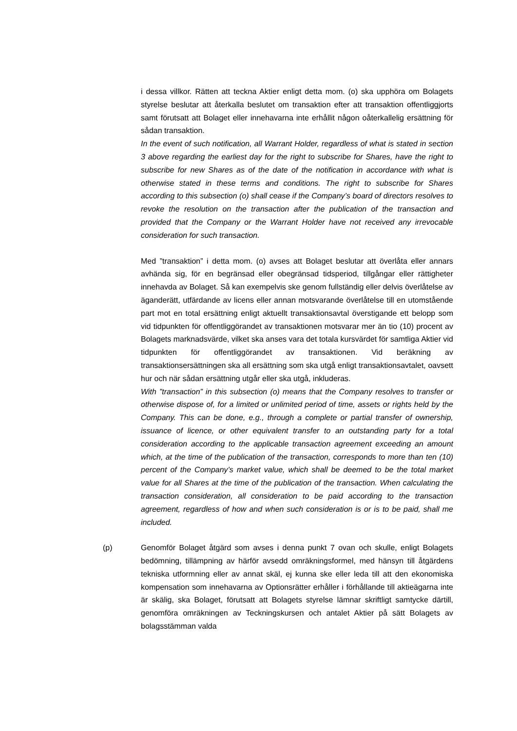i dessa villkor. Rätten att teckna Aktier enligt detta mom. (o) ska upphöra om Bolagets styrelse beslutar att återkalla beslutet om transaktion efter att transaktion offentliggjorts samt förutsatt att Bolaget eller innehavarna inte erhållit någon oåterkallelig ersättning för sådan transaktion.
In the event of such notification, all Warrant Holder, regardless of what is stated in section 3 above regarding the earliest day for the right to subscribe for Shares, have the right to subscribe for new Shares as of the date of the notification in accordance with what is otherwise stated in these terms and conditions. The right to subscribe for Shares according to this subsection (o) shall cease if the Company’s board of directors resolves to revoke the resolution on the transaction after the publication of the transaction and provided that the Company or the Warrant Holder have not received any irrevocable consideration for such transaction.
Med ”transaktion” i detta mom. (o) avses att Bolaget beslutar att överlåta eller annars avhända sig, för en begränsad eller obegränsad tidsperiod, tillgångar eller rättigheter innehavda av Bolaget. Så kan exempelvis ske genom fullständig eller delvis överlåtelse av äganderätt, utfärdande av licens eller annan motsvarande överlåtelse till en utomstående part mot en total ersättning enligt aktuellt transaktionsavtal överstigande ett belopp som vid tidpunkten för offentliggörandet av transaktionen motsvarar mer än tio (10) procent av Bolagets marknadsvärde, vilket ska anses vara det totala kursvärdet för samtliga Aktier vid tidpunkten för offentliggörandet av transaktionen. Vid beräkning av transaktionsersättningen ska all ersättning som ska utgå enligt transaktionsavtalet, oavsett hur och när sådan ersättning utgår eller ska utgå, inkluderas.
With ”transaction” in this subsection (o) means that the Company resolves to transfer or otherwise dispose of, for a limited or unlimited period of time, assets or rights held by the Company. This can be done, e.g., through a complete or partial transfer of ownership, issuance of licence, or other equivalent transfer to an outstanding party for a total consideration according to the applicable transaction agreement exceeding an amount which, at the time of the publication of the transaction, corresponds to more than ten (10) percent of the Company’s market value, which shall be deemed to be the total market value for all Shares at the time of the publication of the transaction. When calculating the transaction consideration, all consideration to be paid according to the transaction agreement, regardless of how and when such consideration is or is to be paid, shall me included.
(p) Genomför Bolaget åtgärd som avses i denna punkt 7 ovan och skulle, enligt Bolagets bedömning, tillämpning av härför avsedd omräkningsformel, med hänsyn till åtgärdens tekniska utformning eller av annat skäl, ej kunna ske eller leda till att den ekonomiska kompensation som innehavarna av Optionsrätter erhåller i förhållande till aktieägarna inte är skälig, ska Bolaget, förutsatt att Bolagets styrelse lämnar skriftligt samtycke därtill, genomföra omräkningen av Teckningskursen och antalet Aktier på sätt Bolagets av bolagsstämman valda